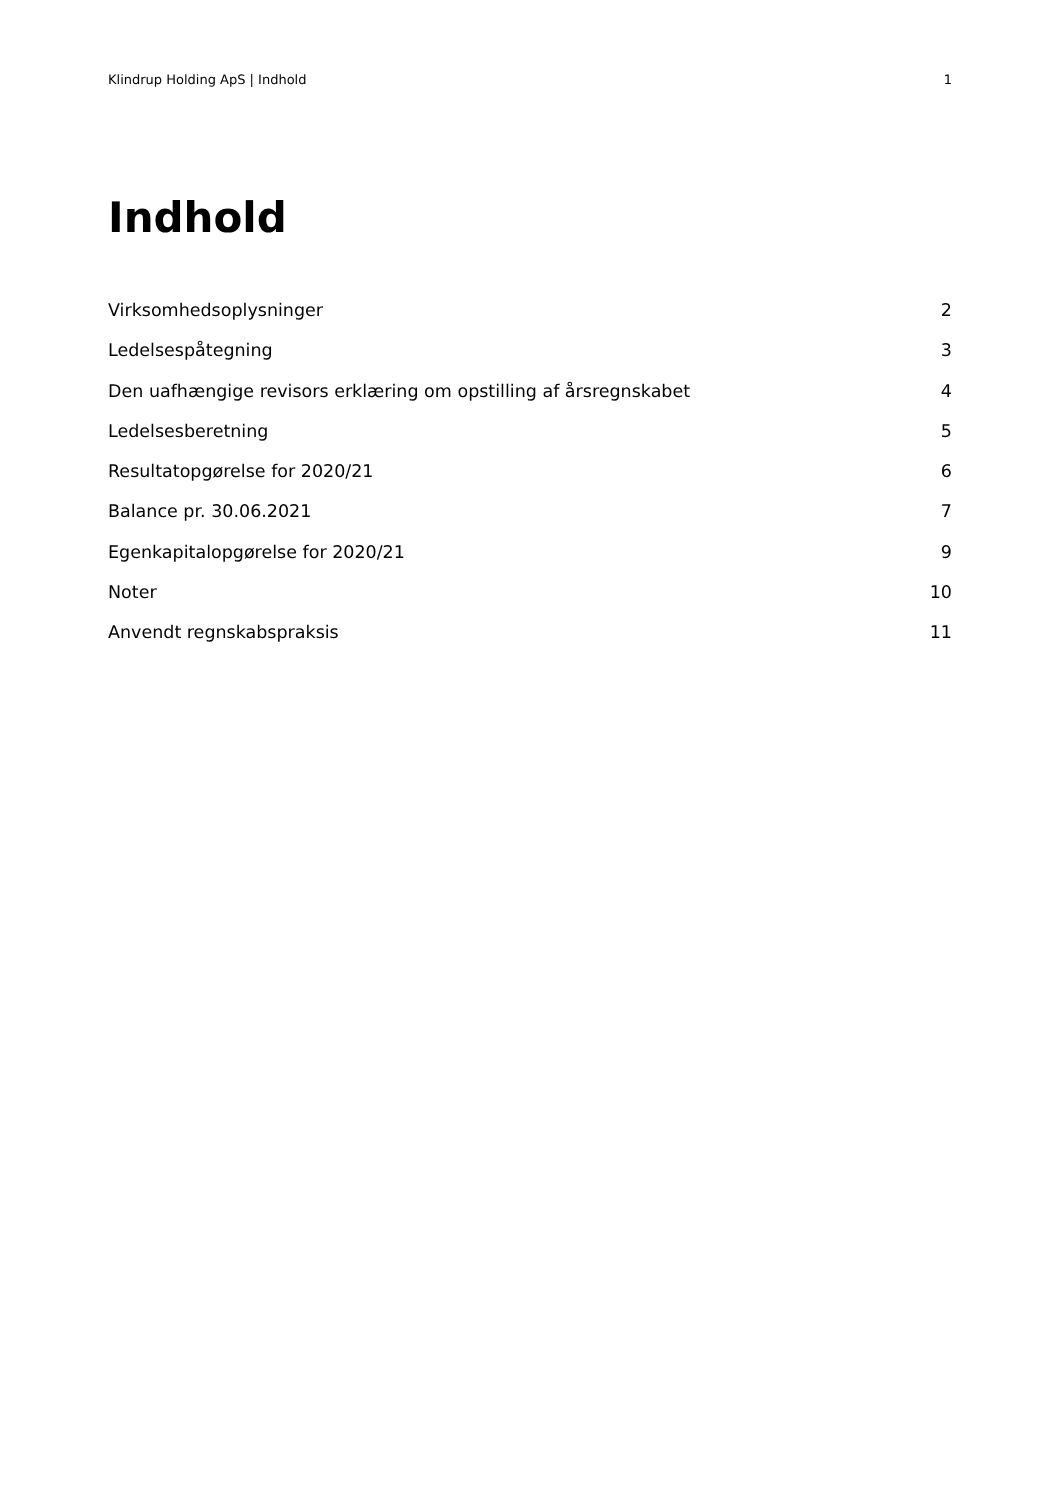Klindrup Holding ApS | Indhold 1
Indhold
Virksomhedsoplysninger 2
Ledelsespåtegning 3
Den uafhængige revisors erklæring om opstilling af årsregnskabet 4
Ledelsesberetning 5
Resultatopgørelse for 2020/21 6
Balance pr. 30.06.2021 7
Egenkapitalopgørelse for 2020/21 9
Noter 10
Anvendt regnskabspraksis 11